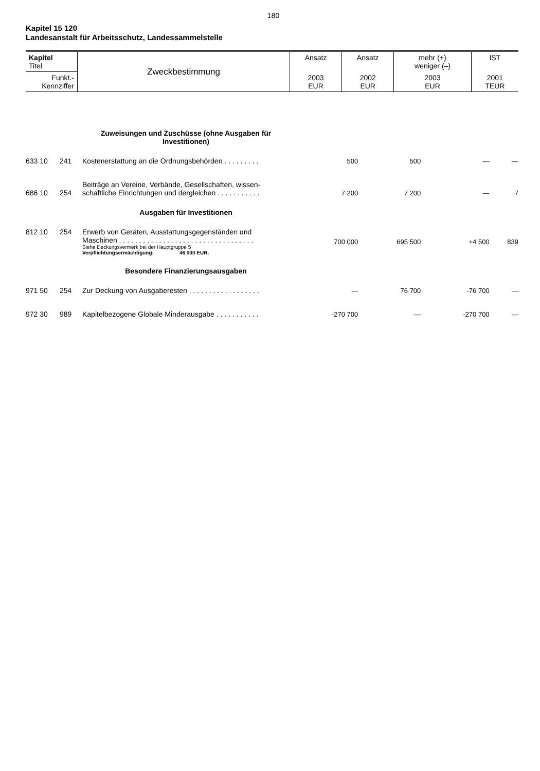180
Kapitel 15 120
Landesanstalt für Arbeitsschutz, Landessammelstelle
| Kapitel Titel | Zweckbestimmung | Ansatz | Ansatz | mehr (+) weniger (–) | IST |
| Funkt.- Kennziffer | | 2003 EUR | 2002 EUR | 2003 EUR | 2001 TEUR |
| | | Zuweisungen und Zuschüsse (ohne Ausgaben für Investitionen) | | | | |
| 633 10 | 241 | Kostenerstattung an die Ordnungsbehörden . . . . . . . . . | 500 | 500 | — | — |
| 686 10 | 254 | Beiträge an Vereine, Verbände, Gesellschaften, wissen- schaftliche Einrichtungen und dergleichen . . . . . . . . . . . | 7 200 | 7 200 | — | 7 |
| | | Ausgaben für Investitionen | | | | |
| 812 10 | 254 | Erwerb von Geräten, Ausstattungsgegenständen und Maschinen . . . . . . . . . . . . . . . . . . . . . . . . . . . . . . . . . . Siehe Deckungsvermerk bei der Hauptgruppe 5 Verpflichtungsermächtigung: 46 000 EUR. | 700 000 | 695 500 | +4 500 | 839 |
| | | Besondere Finanzierungsausgaben | | | | |
| 971 50 | 254 | Zur Deckung von Ausgaberesten . . . . . . . . . . . . . . . . . . | — | 76 700 | -76 700 | — |
| 972 30 | 989 | Kapitelbezogene Globale Minderausgabe . . . . . . . . . . . | -270 700 | — | -270 700 | — |